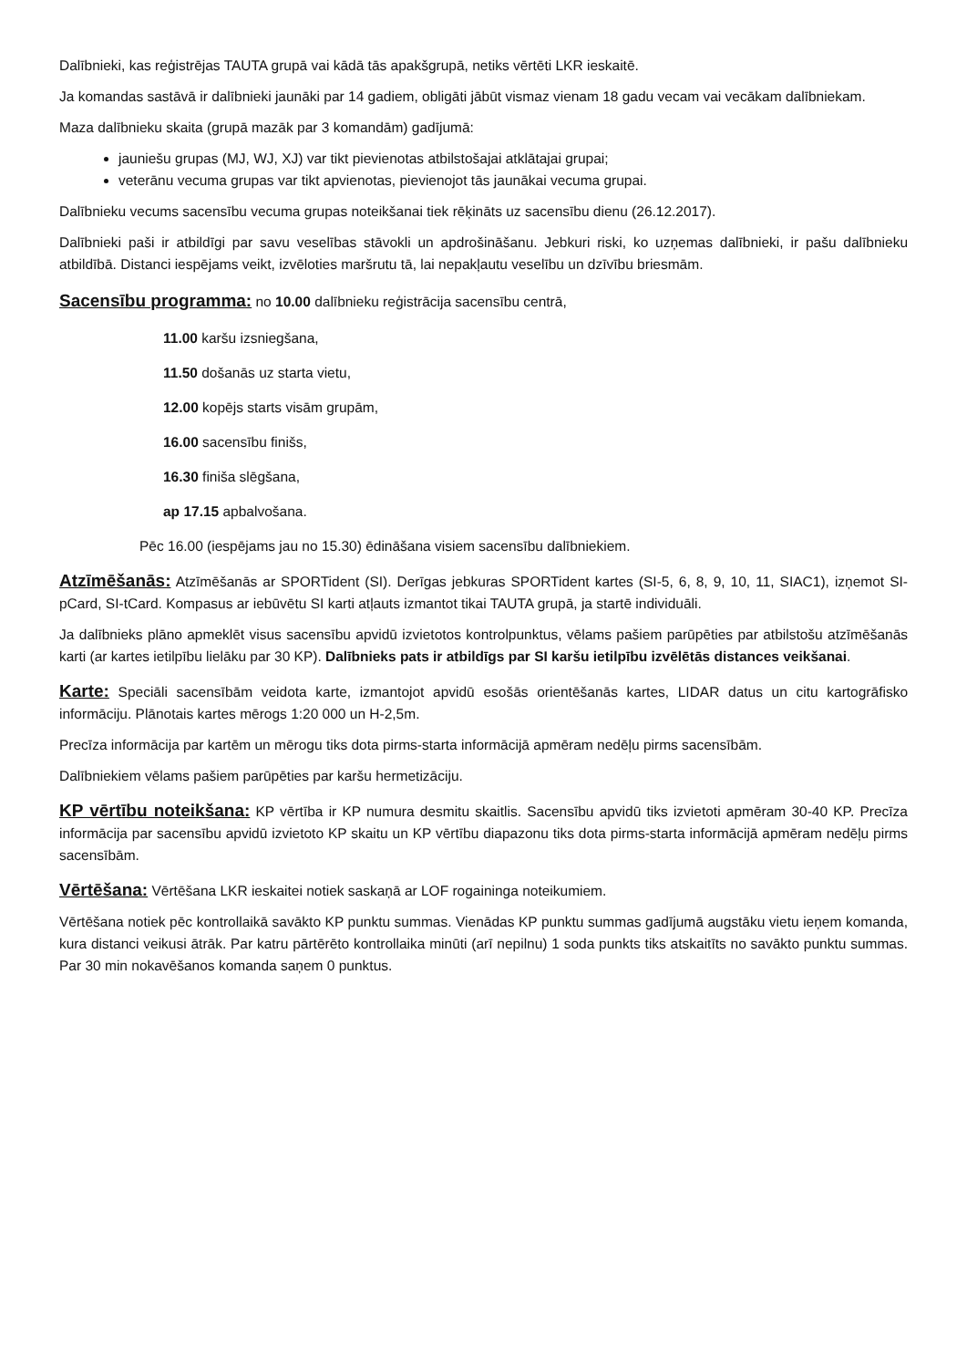Dalībnieki, kas reģistrējas TAUTA grupā vai kādā tās apakšgrupā, netiks vērtēti LKR ieskaitē.
Ja komandas sastāvā ir dalībnieki jaunāki par 14 gadiem, obligāti jābūt vismaz vienam 18 gadu vecam vai vecākam dalībniekam.
Maza dalībnieku skaita (grupā mazāk par 3 komandām) gadījumā:
jauniešu grupas (MJ, WJ, XJ) var tikt pievienotas atbilstošajai atklātajai grupai;
veterānu vecuma grupas var tikt apvienotas, pievienojot tās jaunākai vecuma grupai.
Dalībnieku vecums sacensību vecuma grupas noteikšanai tiek rēķināts uz sacensību dienu (26.12.2017).
Dalībnieki paši ir atbildīgi par savu veselības stāvokli un apdrošināšanu. Jebkuri riski, ko uzņemas dalībnieki, ir pašu dalībnieku atbildībā. Distanci iespējams veikt, izvēloties maršrutu tā, lai nepakļautu veselību un dzīvību briesmām.
Sacensību programma: no 10.00 dalībnieku reģistrācija sacensību centrā,
11.00 karšu izsniegšana,
11.50 došanās uz starta vietu,
12.00 kopējs starts visām grupām,
16.00 sacensību finišs,
16.30 finiša slēgšana,
ap 17.15 apbalvošana.
Pēc 16.00 (iespējams jau no 15.30) ēdināšana visiem sacensību dalībniekiem.
Atzīmēšanās: Atzīmēšanās ar SPORTident (SI). Derīgas jebkuras SPORTident kartes (SI-5, 6, 8, 9, 10, 11, SIAC1), izņemot SI-pCard, SI-tCard. Kompasus ar iebūvētu SI karti atļauts izmantot tikai TAUTA grupā, ja startē individuāli.
Ja dalībnieks plāno apmeklēt visus sacensību apvidū izvietotos kontrolpunktus, vēlams pašiem parūpēties par atbilstošu atzīmēšanās karti (ar kartes ietilpību lielāku par 30 KP). Dalībnieks pats ir atbildīgs par SI karšu ietilpību izvēlētās distances veikšanai.
Karte: Speciāli sacensībām veidota karte, izmantojot apvidū esošās orientēšanās kartes, LIDAR datus un citu kartogrāfisko informāciju. Plānotais kartes mērogs 1:20 000 un H-2,5m.
Precīza informācija par kartēm un mērogu tiks dota pirms-starta informācijā apmēram nedēļu pirms sacensībām.
Dalībniekiem vēlams pašiem parūpēties par karšu hermetizāciju.
KP vērtību noteikšana: KP vērtība ir KP numura desmitu skaitlis. Sacensību apvidū tiks izvietoti apmēram 30-40 KP. Precīza informācija par sacensību apvidū izvietoto KP skaitu un KP vērtību diapazonu tiks dota pirms-starta informācijā apmēram nedēļu pirms sacensībām.
Vērtēšana: Vērtēšana LKR ieskaitei notiek saskaņā ar LOF rogainingа noteikumiem.
Vērtēšana notiek pēc kontrollaikā savākto KP punktu summas. Vienādas KP punktu summas gadījumā augstāku vietu ieņem komanda, kura distanci veikusi ātrāk. Par katru pārtērēto kontrollaika minūti (arī nepilnu) 1 soda punkts tiks atskaitīts no savākto punktu summas. Par 30 min nokavēšanos komanda saņem 0 punktus.